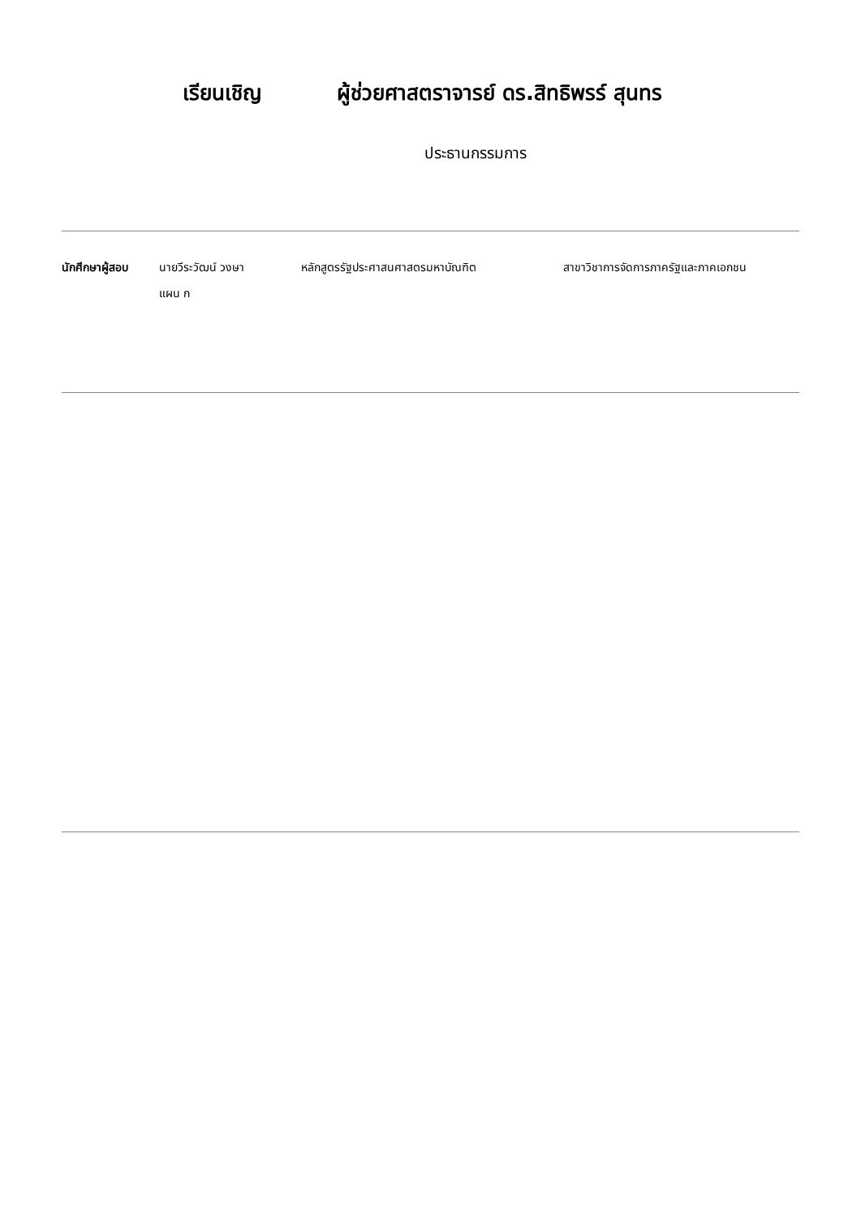เรียนเชิญ ผู้ช่วยศาสตราจารย์ ดร.สิทธิพรร์ สุนทร
ประธานกรรมการ
นักศึกษาผู้สอบ นายวีระวัฒน์ วงษา
แผน ก
หลักสูตรรัฐประศาสนศาสตรมหาบัณฑิต สาขาวิชาการจัดการภาครัฐและภาคเอกชน